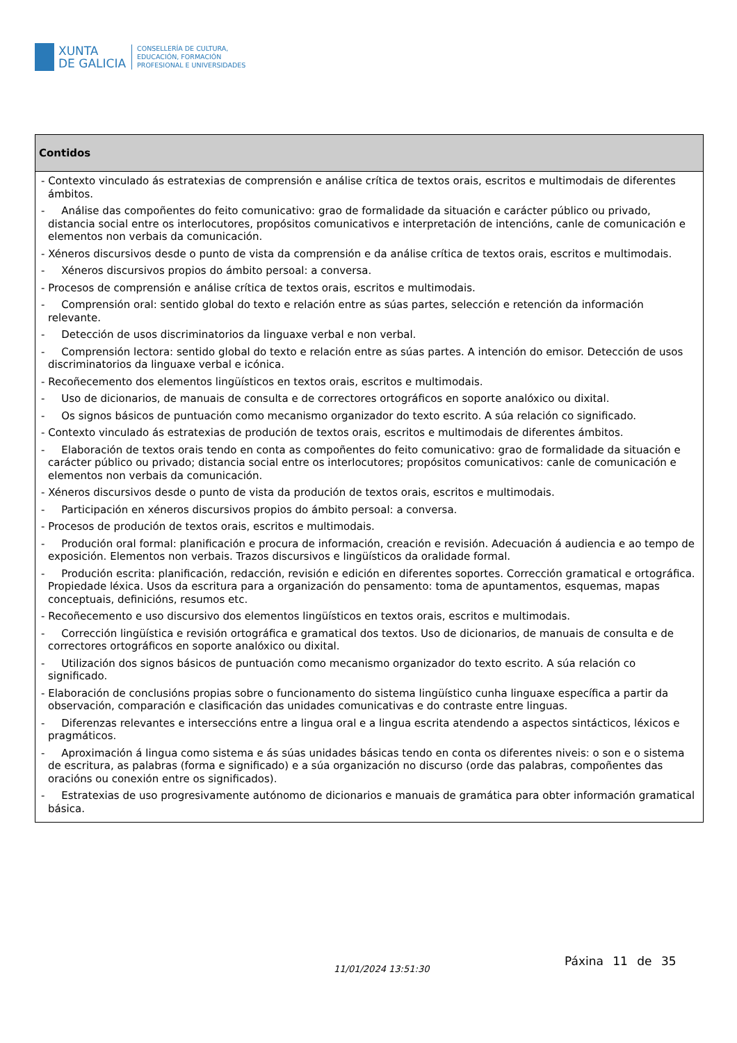XUNTA
DE GALICIA
CONSELLERÍA DE CULTURA,
EDUCACIÓN, FORMACIÓN
PROFESIONAL E UNIVERSIDADES
| Contidos |
| --- |
| - Contexto vinculado ás estratexias de comprensión e análise crítica de textos orais, escritos e multimodais de diferentes ámbitos. - Análise das compoñentes do feito comunicativo: grao de formalidade da situación e carácter público ou privado, distancia social entre os interlocutores, propósitos comunicativos e interpretación de intencións, canle de comunicación e elementos non verbais da comunicación. - Xéneros discursivos desde o punto de vista da comprensión e da análise crítica de textos orais, escritos e multimodais. - Xéneros discursivos propios do ámbito persoal: a conversa. - Procesos de comprensión e análise crítica de textos orais, escritos e multimodais. - Comprensión oral: sentido global do texto e relación entre as súas partes, selección e retención da información relevante. - Detección de usos discriminatorios da linguaxe verbal e non verbal. - Comprensión lectora: sentido global do texto e relación entre as súas partes. A intención do emisor. Detección de usos discriminatorios da linguaxe verbal e icónica. - Recoñecemento dos elementos lingüísticos en textos orais, escritos e multimodais. - Uso de dicionarios, de manuais de consulta e de correctores ortográficos en soporte analóxico ou dixital. - Os signos básicos de puntuación como mecanismo organizador do texto escrito. A súa relación co significado. - Contexto vinculado ás estratexias de produción de textos orais, escritos e multimodais de diferentes ámbitos. - Elaboración de textos orais tendo en conta as compoñentes do feito comunicativo: grao de formalidade da situación e carácter público ou privado; distancia social entre os interlocutores; propósitos comunicativos: canle de comunicación e elementos non verbais da comunicación. - Xéneros discursivos desde o punto de vista da produción de textos orais, escritos e multimodais. - Participación en xéneros discursivos propios do ámbito persoal: a conversa. - Procesos de produción de textos orais, escritos e multimodais. - Produción oral formal: planificación e procura de información, creación e revisión. Adecuación á audiencia e ao tempo de exposición. Elementos non verbais. Trazos discursivos e lingüísticos da oralidade formal. - Produción escrita: planificación, redacción, revisión e edición en diferentes soportes. Corrección gramatical e ortográfica. Propiedade léxica. Usos da escritura para a organización do pensamento: toma de apuntamentos, esquemas, mapas conceptuais, definicións, resumos etc. - Recoñecemento e uso discursivo dos elementos lingüísticos en textos orais, escritos e multimodais. - Corrección lingüística e revisión ortográfica e gramatical dos textos. Uso de dicionarios, de manuais de consulta e de correctores ortográficos en soporte analóxico ou dixital. - Utilización dos signos básicos de puntuación como mecanismo organizador do texto escrito. A súa relación co significado. - Elaboración de conclusións propias sobre o funcionamento do sistema lingüístico cunha linguaxe específica a partir da observación, comparación e clasificación das unidades comunicativas e do contraste entre linguas. - Diferenzas relevantes e interseccións entre a lingua oral e a lingua escrita atendendo a aspectos sintácticos, léxicos e pragmáticos. - Aproximación á lingua como sistema e ás súas unidades básicas tendo en conta os diferentes niveis: o son e o sistema de escritura, as palabras (forma e significado) e a súa organización no discurso (orde das palabras, compoñentes das oracións ou conexión entre os significados). - Estratexias de uso progresivamente autónomo de dicionarios e manuais de gramática para obter información gramatical básica. |
Páxina 11 de 35
11/01/2024 13:51:30